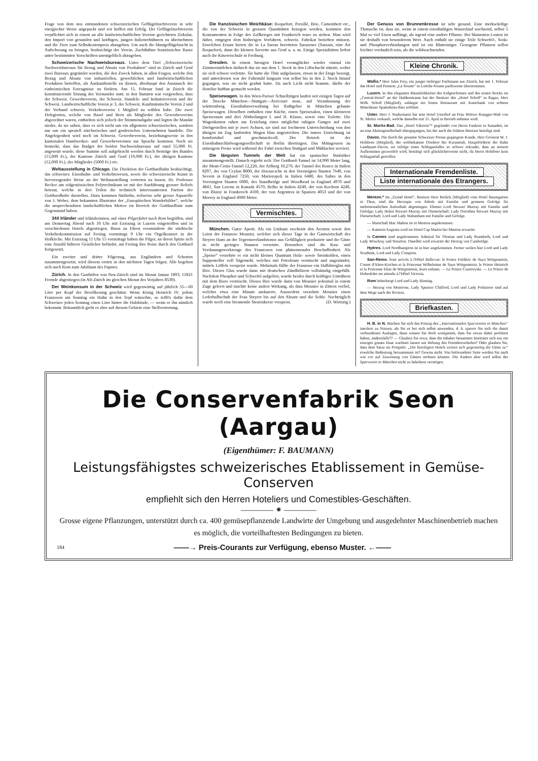Frage von dem neu entstandenen schweizerischen Geflügelzuchtverein in sehr energischer Weise angepackt und wir hoffen mit Erfolg. Der Geflügelzuchtverein verpflichtet sich in einem an alle landwirtschaftlichen Vereine gerichteten Zirkular, den Import von gesunden und kräftigen, jungen Italienerhühnern zu übernehmen und die Tiere zum Selbstkostenpreis abzugeben. Um auch die Mastgeflügelzucht in Aufschwung zu bringen, beabsichtigt der Verein, Zuchthähne französischer Rasse unter bestimmten Vorschriften unentgeltlich abzugeben.
Schweizerische Nachweisbureaux. Unter dem Titel „Schweizerische Nachweisbureaux für Bezug und Absatz von Produkten“ sind in Zürich und Genf zwei Bureaux gegründet worden, die den Zweck haben, in allen Fragen, welche den Bezug und Absatz von industriellen, gewerblichen und landwirtschaftlichen Produkten betreffen, als Auskunftsstelle zu dienen, überhaupt den Austausch der einheimischen Erzeugnisse zu fördern. Am 15. Februar fand in Zürich die konstituierende Sitzung des Vorstandes statt; in den Statuten war vorgesehen, dass der Schweiz. Gewerbeverein, der Schweiz. Handels- und Industrieverein und der Schweiz. Landwirtschaftliche Verein je 3, der Schweiz. Kaufmännische Verein 2 und der Verband schweiz. Verkehrsverein 1 Mitglied zu wählen habe. Die zwei Delegierten, welche von Basel und Bern als Mitglieder des Gewerbevereins abgeordnet waren, enthielten sich jedoch der Stimmenabgabe und legten ihr Mandat nieder, da sie sahen, dass es sich nicht um ein allgemein schweizerisches, sondern nur um ein speziell zürcherisches und genferisches Unternehmen handelte. Die Angelegenheit wird noch im Schweiz. Gewerbeverein, beziehungsweise in den kantonalen Handwerker- und Gewerbevereinen zur Sprache kommen. Noch sei bemerkt, dass das Budget der beiden Nachweisbureaux auf rund 55,000 Fr. angesetzt wurde; diese Summe soll aufgebracht werden durch Beiträge des Bundes (15,000 Fr.), der Kantone Zürich und Genf (10,000 Fr.), der übrigen Kantone (12,000 Fr.), der Mitglieder (5000 Fr.) etc.
Weltausstellung in Chicago. Die Direktion der Gotthardbahn beabsichtigt, das schweizer. Eisenbahn- und Verkehrswesen, sowie die schweizerische Kunst in hervorragender Weise an der Weltausstellung vertreten zu lassen. Hr. Professor Becker am eidgenössischen Polytechnikum ist mit der Ausführung grosser Reliefs betraut, welche in drei Teilen die technisch interessantesten Partien der Gotthardbahn darstellen. Dazu kommen fünfzehn, teilweise sehr grosse Aquarelle von J. Weber, dem bekannten Illustrator der „Europäischen Wanderbilder“, welche die ansprechendsten landschaftlichen Motive im Bereich der Gotthardlinie zum Gegenstand haben.
344 Irländer und Irländerinnen, auf einer Pilgerfahrt nach Rom begriffen, sind am Donnertag Abend nach 10 Uhr mit Extrazug in Luzern eingetroffen und in verschiedenen Hotels abgestiegen. Ihnen zu Ehren veranstaltete die städtische Verkehrskommission auf Freitag vormittags 9 Uhr ein Orgelkonzert in der Hofkirche. Mit Extrazug 11 Uhr 15 vormittags haben die Pilger, an deren Spitze sich eine Anzahl höherer Geistlicher befindet, am Freitag ihre Reise durch den Gotthard fortgesetzt.
Ein zweiter und dritter Pilgerzug, aus Engländern und Schotten zusammengesetzt, wird diesem ersten in den nächsten Tagen folgen. Alle begeben sich nach Rom zum Jubiläum des Papstes.
Zürich. In den Gasthöfen von Neu-Zürich sind im Monat Januar 1893, 11821 Fremde abgestiegen (in Alt-Zürich im gleichen Monat des Vorjahres 8530).
Der Weinkonsum in der Schweiz wird gegenwärtig auf jährlich 55—60 Liter per Kopf der Bevölkerung geschätzt. Wenn König Heinrich IV. jedem Franzosen am Sonntag ein Huhn in den Topf wünschte, so trifft's dafür dem Schweizer jeden Sonntag einen Liter hinter die Halsbinde, — wenn er ihn nämlich bekommt. Bekanntlich giebt es aber auf diesem Gebiete eine Stellvertretung.
Die französischen Weichkäse: Roquefort, Persillé, Brie, Camembert etc., die von der Schweiz in grossen Quantitäten bezogen werden, kommen den Konsumenten in Folge des Zollkrieges mit Frankreich teuer zu stehen. Man wird daher, entgegen dem bisherigen Verfahren, schweiz. Fabrikat beziehen müssen. Etwelchen Ersatz bieten die in La Sarraz bereiteten Sarazener (Sarasin, eine Art Roquefort), dann die kleinen Servette aus Genf u. a. m. Einige Spezialitäten liefert auch die Käsereischule in Freiburg.
Dresden. In einem hiesigen Hotel verunglückte wieder einmal ein Zimmermädchen dadurch das sie aus dem 1. Stock in den Liftschacht stürzte, wobei sie sich schwer verletzte. Sie hatte die Thür aufgelassen, etwas in der Etage besorgt, und unterdessen war der Fahrstuhl langsam von selbst bis in den 2. Stock hinauf gegangen, was sie nicht geahnt hatte. Da auch Licht nicht brannte, dürfte der Hotelier haftbar gemacht werden.
Speisewagen. In den Wien-Pariser Schnellzügen laufen seit einigen Tagen auf der Strecke München—Stuttgart—Avricourt neue, auf Veranlassung der württemberg. Eisenbahnverwaltung bei Rathgeber in München gebaute Speisewagen. Dieselben enthalten eine Küche, einen Speisesalon, einen kleineren Speiseraum und drei Abtheilungen I. und II. Klasse, sowie eine Toilette. Die Wagenkasten ruhen zur Erzielung eines möglichst ruhigen Ganges auf zwei Drehgestellen mit je zwei Achsen, sie sind zur leichteren Unterscheidung von den übrigen im Zug laufenden Wagen blau angestrichen. Die innere Einrichtung ist komfortabel und geschmackvoll. Der Betrieb ist der Eisenbahnschlafwagengesellschaft in Berlin übertragen. Das Mittagessen zu mässigem Preise wird während der Fahrt zwischen Stuttgart und Mühlacker serviert.
Die längsten Tunnels der Welt hat ein spanischer Statistiker zusammengestellt. Danach ergiebt sich: Der Gotthard-Tunnel ist 14,990 Meter lang, der Mont-Cenis-Tunnel 12,220, der Arlberg 10,270, der Tunnel des Ronco in Italien 8297, der von Ceylon 8000, der Hoosacsche in den Vereinigten Staaten 7640, von Severn in England 7250, von Marioropoli in Italien 6480, des Subro in den Vereinigten Staaten 6000, des Standbridge und Woodbead in England 4970 und 4841, San Lorenz in Kanada 4570, Belbo in Italien 4240, der von Kochem 4240, von Blaisy in Frankreich 4100, der von Argentera in Spanien 4053 und der von Mersey in England 4000 Meter.
Vermischtes.
München. Guter Apetit. Als ein Unikum erscheint den Aerzten sowie den Laien der Franzose Meunier, welcher sich dieser Tage in der Gastwirtschaft des Steyrer Hans an der Tegernseerlandstrasse aus Gefälligkeit produzirte und die Gäste in nicht geringes Staunen versetzte. Besonders sind die Kau- und Verdauungswerkzeuge des Franzosen von phänomenaler Beschaffenheit. Als „Speise“ verzehrte er ein nicht kleines Quantum Holz- sowie Steinkohlen, einen Suppenteller voll Sägemehl, welches mit Petroleum vermischt und angezündet, mittels Löffels verspeist wurde. Mehrmals füllte der Franzose ein Halbliterglas mit Bier. Dieses Glas wurde dann mit deutschen Zündhölzern vollständig eingefüllt. Nachdem Phosphor und Schwefel aufgelöst, wurde beides durch kräftiges Umrühren mit dem Biere vermischt. Dieses Bier wurde dann von Meunier jedesmal in einem Zuge geleert und machte keine andere Wirkung, als dass Meunier in Zittern verfiel, welches etwa eine Minute andauerte. Ausserdem verzehrte Meunier einen Lederhalbschuh der Frau Steyrer bis auf den Absatz und die Sohle. Nachträglich wurde noch eine brennende Stearinkerze verspeist. (D. Wirtsztg.)
Der Genuss von Brunnenkresse ist sehr gesund. Eine merkwürdige Thatsache ist, dass sie, wenn in einem eisenhaltigen Wasserlauf wachsend, selber 5 Mal so viel Eisen auffängt, als irgend eine andere Pflanze. Bei blutarmen Leuten ist sie deshalb von besonderem Wert. Auch enthält sie einige Teile Schwefel-, Soda- und Phosphorverbindungen und ist ein Blutreiniger. Gezogene Pflanzen sollen leichter verdaulich sein, als die wildwachsenden.
Kleine Chronik.
Wallis.* Herr Jules Frey, ein junger tüchtiger Fachmann aus Zürich, hat mit 1. Februar das Hotel und Pension „La Souste“ in Loëche-Souste pachtweise übernommen.
Luzern. In den eleganten Räumlichkeiten des Erdgeschosses und des ersten Stocks im „Central-Hotel“ an der Haldenstrasse hat der Besitzer des „Hotel Scholl“ in Ragaz, Herr Wilh. Scholl (Mitglied), unlängst ein feines Restaurant mit Ausschank von echtem Münchener Spatenbräu-Bier eröffnet.
Uster. Herr J. Starkemann hat sein Hotel Usterhof an Frau Wittwe Rungger-Walt von St. Moritz verkauft, welche dasselbe mit 15. April in Betrieb nehmen wird.
St. Moritz-Bad. Das „Hotel Viktoria“* gegründet von Herrn Fankoni in Samaden, ist an eine Aktiengesellschaft übergegangen, bei der auch die frühern Besitzer beteiligt sind.
Davos. Die durch die gesamte Schweizer Presse gegangene Kunde, Herr Grossrat W. J. Holsboer (Mitglied), der weltbekannte Direktor der Kuranstalt, Hauptförderer der Bahn Landquart-Davos, sei infolge eines Schlaganfalles so schwer erkrankt, dass an seinem Aufkommen gezweifelt wird, bestätigt sich glücklicherweise nicht, da Herrn Holsboer kein Schlaganfall getroffen.
Internationale Fremdenliste. Liste internationale des Etrangers.
Menton.* Im „Grand Hotel“, Besitzer Herr Beilick (Mitglied) vom Hotel Baumgarten in Thun, sind die Herzogin von Athole mit Familie und grossem Gefolge für mehrmonatlichen Aufenthalt abgestiegen. Ebenso Lord Stewart Murray mit Familie und Gefolge; Lady Helen Stewart Murray mit Dienerschaft; Lady Dorothea Stewart Murray mit Dienerschaft; Lord und Lady Walsinham mit Familie und Gefolge.
— Marschall Mac Mahon ist in Menton angekommen.
— Kaiserin Eugenia wird im Hotel Cap Martin bei Menton erwartet.
In Cannes sind angekommen: Admiral Sir Thomas und Lady Brandreth, Lord und Lady Mowbray und Stourton. Daselbst wird erwartet der Herzog von Cambridge.
Hyères. Lord Nordhampton ist in hier angekommen. Ferner weilen hier Lord und Lady Southesk, Lord und Lady Compton.
San-Remo. Sont arrivés à l'Hôtel Bellevue: le Prince Frédéric de Sayn Wittgenstein, Comte d'Alten-Kirchen et la Princesse Wilhelmine de Sayn Wittgenstein; le Prince Heinrich et la Princesse Elise de Wittgenstein, leurs enfants. — Le Prince Czartoryski. — Le Prince de Hohenlohe est attendu à l'Hôtel Victoria.
Rom beherbergt Lord und Lady Binning.
— Herzog von Montrose, Lady Spencer Chifford, Lord und Lady Poltimore sind auf dem Wege nach der Riviera.
Briefkasten.
H. B. in N. Machen Sie sich das Prinzip des „Internationalen Sparvereins in München“ insofern zu Nutzen, als Sie es bei sich selbst anwenden, d. h. sparen Sie sich die damit verbundenen Auslagen, dann wissen Sie doch wenigstens, dass Sie etwas dabei profitiert haben, andernfalls?? — Glauben Sie etwa, dass die Inhaber benannten Institutes sich nur ein einziges graues Haar wachsen lassen um Hebung des Fremdenverkehrs? Oder glauben Sie, dass dem Satze im Prospekt: „Die beteiligten Hotels weisen sich gegenseitig die Gäste zu“ etwelche Bedeutung beizumessen ist? Gewiss nicht. Von befreundeter Seite werden Sie nach wie vor auf Zuweisung von Gästen rechnen können. Die Andern aber wird selbst der Sparverein in München nicht zu bekehren vermögen.
Die Conservenfabrik Seon (Aargau)
(Eigenthümer: F. BAUMANN)
Leistungsfähigstes schweizerisches Etablissement in Gemüse-Conserven
empfiehlt sich den Herren Hoteliers und Comestibles-Geschäften.
———— ⁕ ————
Grosse eigene Pflanzungen, unterstützt durch ca. 400 gemüsepflanzende Landwirte der Umgebung und ausgedehnter Maschinenbetrieb machen es möglich, die vorteilhaftesten Bedingungen zu bieten.
184 ——→ Preis-Courants zur Verfügung, ebenso Muster. ←——